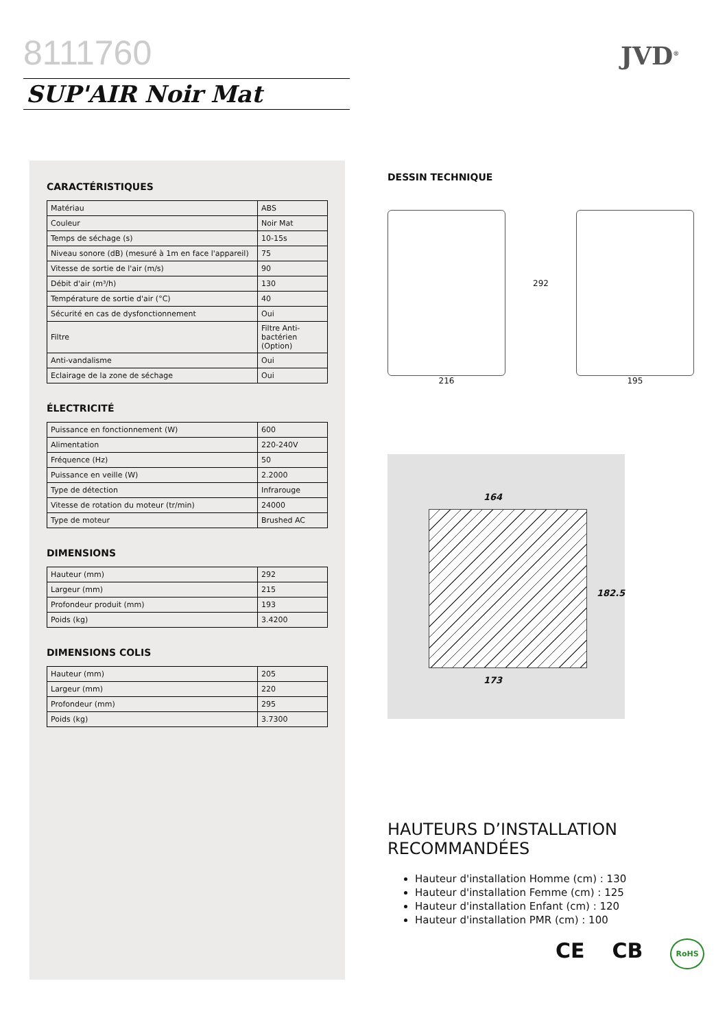8111760
SUP'AIR Noir Mat
JVD<sup>®</sup>
CARACTÉRISTIQUES
| Matériau | ABS |
| Couleur | Noir Mat |
| Temps de séchage (s) | 10-15s |
| Niveau sonore (dB) (mesuré à 1m en face l'appareil) | 75 |
| Vitesse de sortie de l'air (m/s) | 90 |
| Débit d'air (m³/h) | 130 |
| Température de sortie d'air (°C) | 40 |
| Sécurité en cas de dysfonctionnement | Oui |
| Filtre | Filtre Anti-bactérien (Option) |
| Anti-vandalisme | Oui |
| Eclairage de la zone de séchage | Oui |
ÉLECTRICITÉ
| Puissance en fonctionnement (W) | 600 |
| Alimentation | 220-240V |
| Fréquence (Hz) | 50 |
| Puissance en veille (W) | 2.2000 |
| Type de détection | Infrarouge |
| Vitesse de rotation du moteur (tr/min) | 24000 |
| Type de moteur | Brushed AC |
DIMENSIONS
| Hauteur (mm) | 292 |
| Largeur (mm) | 215 |
| Profondeur produit (mm) | 193 |
| Poids (kg) | 3.4200 |
DIMENSIONS COLIS
| Hauteur (mm) | 205 |
| Largeur (mm) | 220 |
| Profondeur (mm) | 295 |
| Poids (kg) | 3.7300 |
DESSIN TECHNIQUE
216
292
195
164
182.5
173
HAUTEURS D’INSTALLATION
RECOMMANDÉES
Hauteur d'installation Homme (cm) : 130
Hauteur d'installation Femme (cm) : 125
Hauteur d'installation Enfant (cm) : 120
Hauteur d'installation PMR (cm) : 100
CE CB RoHS